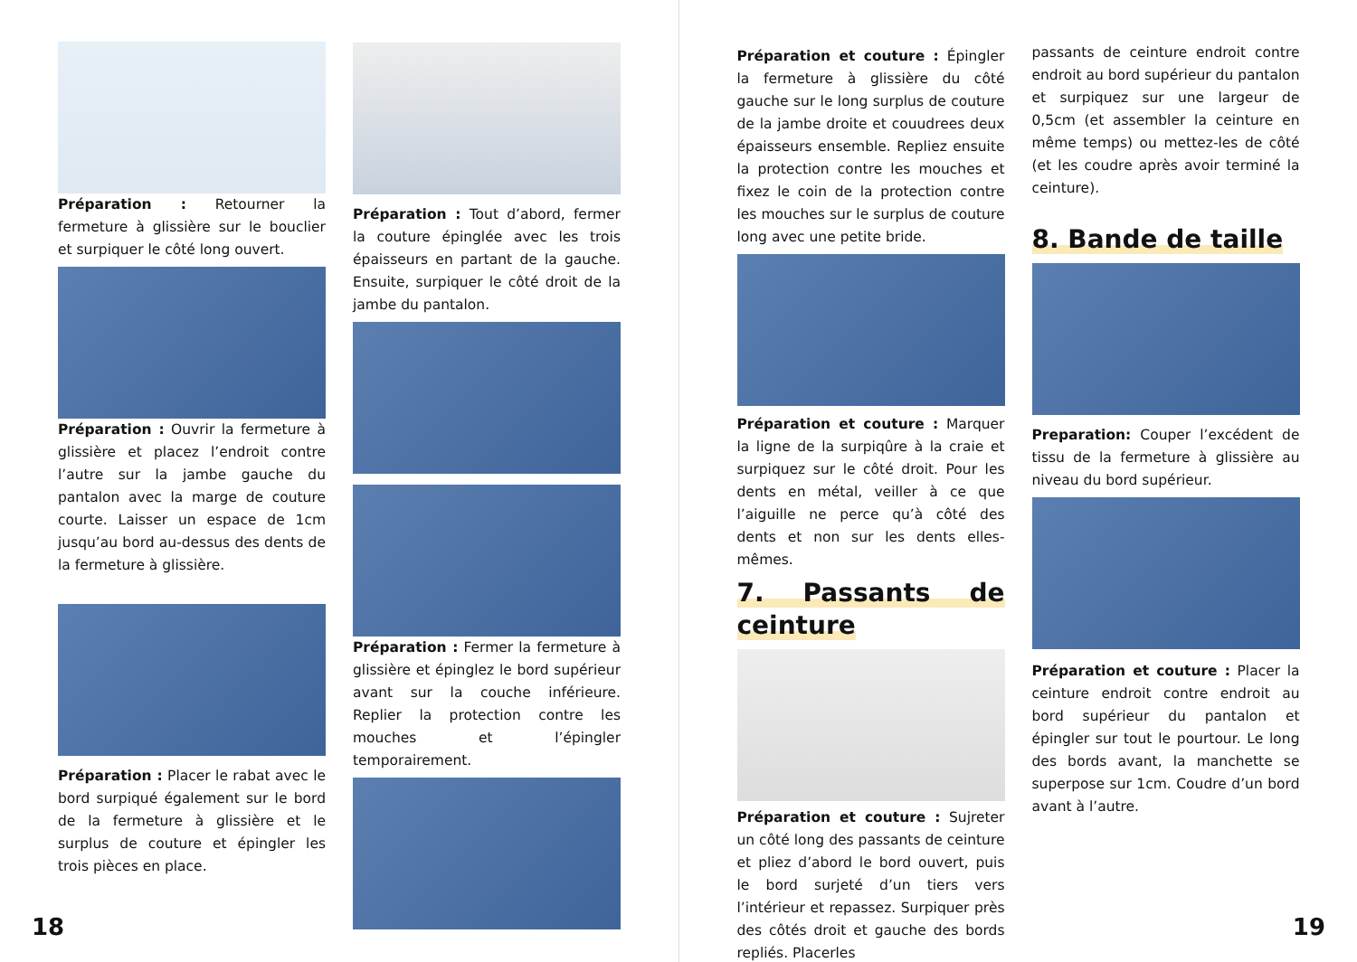Préparation : Retourner la fermeture à glissière sur le bouclier et surpiquer le côté long ouvert.
Préparation : Ouvrir la fermeture à glissière et placez l’endroit contre l’autre sur la jambe gauche du pantalon avec la marge de couture courte. Laisser un espace de 1cm jusqu’au bord au-dessus des dents de la fermeture à glissière.
Préparation : Placer le rabat avec le bord surpiqué également sur le bord de la fermeture à glissière et le surplus de couture et épingler les trois pièces en place.
Préparation : Tout d’abord, fermer la couture épinglée avec les trois épaisseurs en partant de la gauche. Ensuite, surpiquer le côté droit de la jambe du pantalon.
Préparation : Fermer la fermeture à glissière et épinglez le bord supérieur avant sur la couche inférieure. Replier la protection contre les mouches et l’épingler temporairement.
18
Préparation et couture : Épingler la fermeture à glissière du côté gauche sur le long surplus de couture de la jambe droite et couudrees deux épaisseurs ensemble. Repliez ensuite la protection contre les mouches et fixez le coin de la protection contre les mouches sur le surplus de couture long avec une petite bride.
Préparation et couture : Marquer la ligne de la surpiqûre à la craie et surpiquez sur le côté droit. Pour les dents en métal, veiller à ce que l’aiguille ne perce qu’à côté des dents et non sur les dents elles-mêmes.
7. Passants de ceinture
Préparation et couture : Sujreter un côté long des passants de ceinture et pliez d’abord le bord ouvert, puis le bord surjeté d’un tiers vers l’intérieur et repassez. Surpiquer près des côtés droit et gauche des bords repliés. Placerles
passants de ceinture endroit contre endroit au bord supérieur du pantalon et surpiquez sur une largeur de 0,5cm (et assembler la ceinture en même temps) ou mettez-les de côté (et les coudre après avoir terminé la ceinture).
8. Bande de taille
Preparation: Couper l’excédent de tissu de la fermeture à glissière au niveau du bord supérieur.
Préparation et couture : Placer la ceinture endroit contre endroit au bord supérieur du pantalon et épingler sur tout le pourtour. Le long des bords avant, la manchette se superpose sur 1cm. Coudre d’un bord avant à l’autre.
19